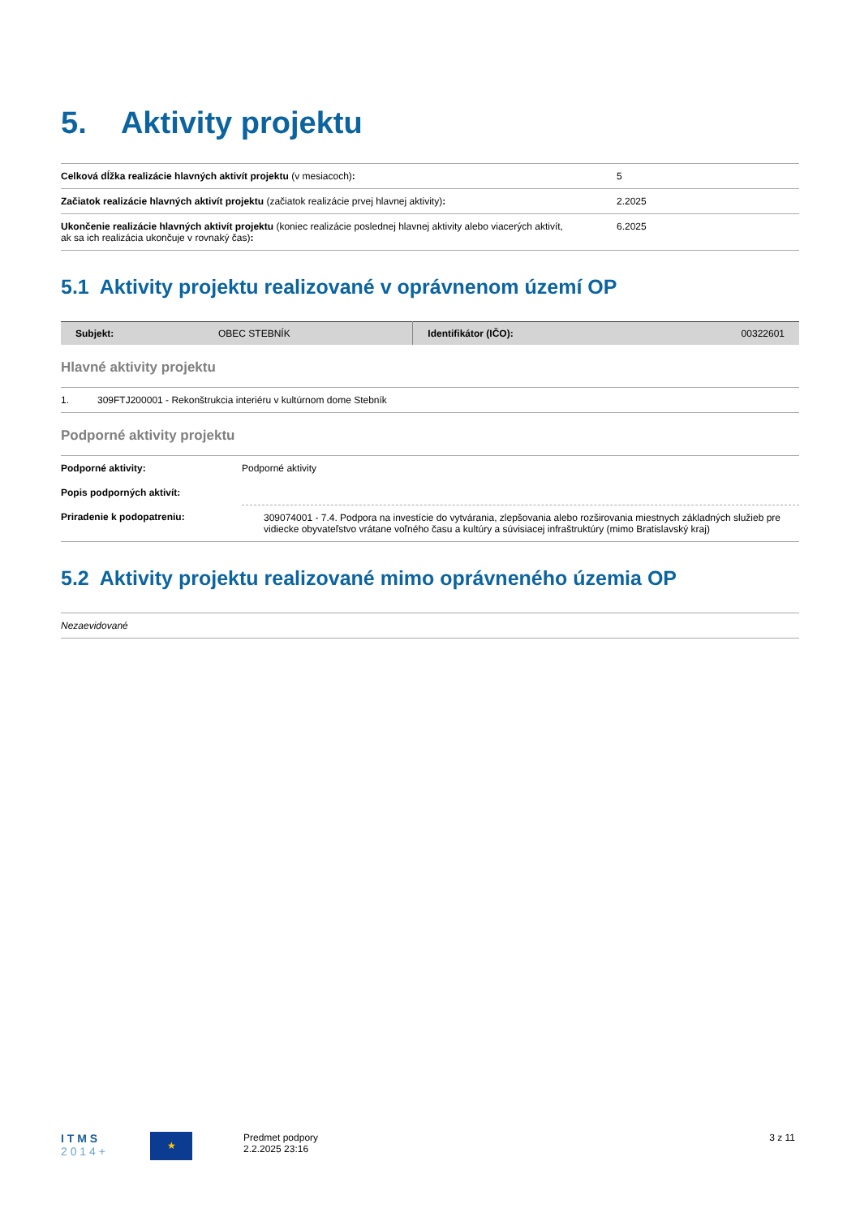5. Aktivity projektu
| Celková dĺžka realizácie hlavných aktivít projektu (v mesiacoch) : | 5 |
| Začiatok realizácie hlavných aktivít projektu (začiatok realizácie prvej hlavnej aktivity) : | 2.2025 |
| Ukončenie realizácie hlavných aktivít projektu (koniec realizácie poslednej hlavnej aktivity alebo viacerých aktivít, ak sa ich realizácia ukončuje v rovnaký čas) : | 6.2025 |
5.1 Aktivity projektu realizované v oprávnenom území OP
| Subjekt: | OBEC STEBNÍK | Identifikátor (IČO): | 00322601 |
Hlavné aktivity projektu
| 1. | 309FTJ200001 - Rekonštrukcia interiéru v kultúrnom dome Stebník |
Podporné aktivity projektu
| Podporné aktivity: | Podporné aktivity |
| Popis podporných aktivít: | |
| Priradenie k podopatreniu: | 309074001 - 7.4. Podpora na investície do vytvárania, zlepšovania alebo rozširovania miestnych základných služieb pre vidiecke obyvateľstvo vrátane voľného času a kultúry a súvisiacej infraštruktúry (mimo Bratislavský kraj) |
5.2 Aktivity projektu realizované mimo oprávneného územia OP
| Nezaevidované |
I T M S
2 0 1 4 +
★
Predmet podpory
2.2.2025 23:16
3 z 11